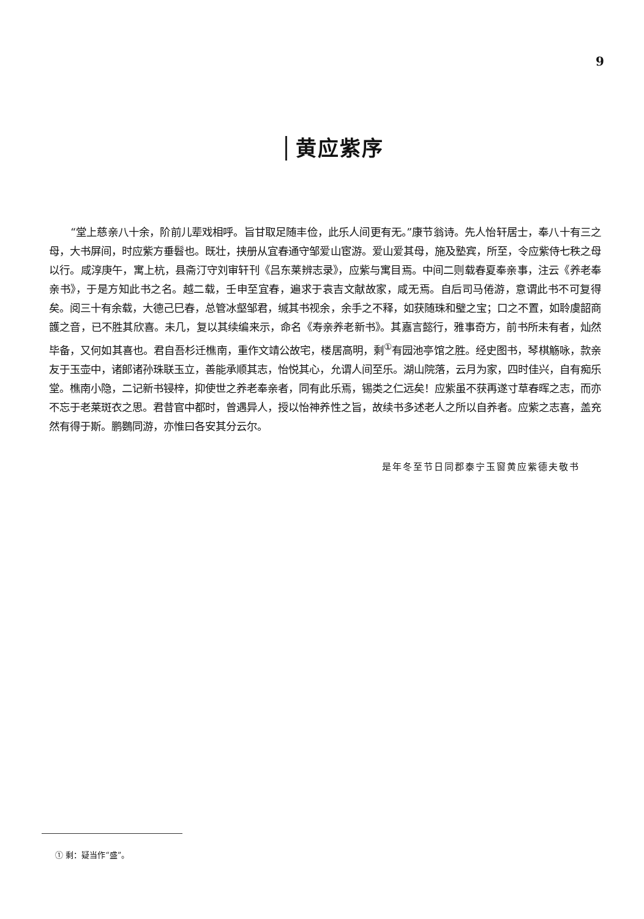9
黄应紫序
“堂上慈亲八十余，阶前儿辈戏相呼。旨甘取足随丰俭，此乐人间更有无。”康节翁诗。先人怡轩居士，奉八十有三之母，大书屏间，时应紫方垂髫也。既壮，挟册从宜春通守邹爱山宦游。爱山爱其母，施及塾宾，所至，令应紫侍七秩之母以行。咸淳庚午，寓上杭，县斋汀守刘审轩刊《吕东莱辨志录》，应紫与寓目焉。中间二则载春夏奉亲事，注云《养老奉亲书》，于是方知此书之名。越二载，壬申至宜春，遍求于袁吉文献故家，咸无焉。自后司马倦游，意谓此书不可复得矣。阅三十有余载，大德己巳春，总管冰壑邹君，缄其书视余，余手之不释，如获随珠和璧之宝；口之不置，如聆虞韶商頀之音，已不胜其欣喜。未几，复以其续编来示，命名《寿亲养老新书》。其嘉言懿行，雅事奇方，前书所未有者，灿然毕备，又何如其喜也。君自吾杉迁樵南，重作文靖公故宅，楼居高明，剩<sup>①</sup>有园池亭馆之胜。经史图书，琴棋觞咏，款亲友于玉壶中，诸郎诸孙珠联玉立，善能承顺其志，怡悦其心，允谓人间至乐。湖山院落，云月为家，四时佳兴，自有痴乐堂。樵南小隐，二记新书锓梓，抑使世之养老奉亲者，同有此乐焉，锡类之仁远矣！应紫虽不获再遂寸草春晖之志，而亦不忘于老莱斑衣之思。君昔官中都时，曾遇异人，授以怡神养性之旨，故续书多述老人之所以自养者。应紫之志喜，盖充然有得于斯。鹏鷃同游，亦惟曰各安其分云尔。
是年冬至节日同郡泰宁玉窗黄应紫德夫敬书
① 剩：疑当作“盛”。